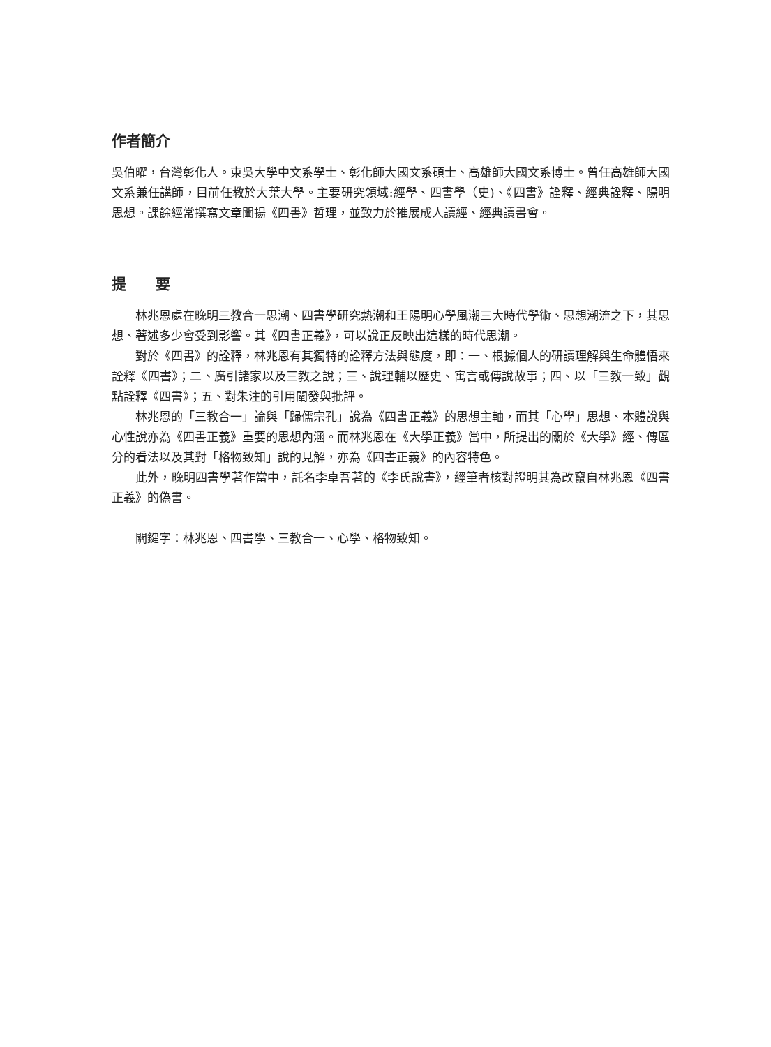作者簡介
吳伯曜，台灣彰化人。東吳大學中文系學士、彰化師大國文系碩士、高雄師大國文系博士。曾任高雄師大國文系兼任講師，目前任教於大葉大學。主要研究領域:經學、四書學（史)、《四書》詮釋、經典詮釋、陽明思想。課餘經常撰寫文章闡揚《四書》哲理，並致力於推展成人讀經、經典讀書會。
提　　要
林兆恩處在晚明三教合一思潮、四書學研究熱潮和王陽明心學風潮三大時代學術、思想潮流之下，其思想、著述多少會受到影響。其《四書正義》，可以說正反映出這樣的時代思潮。
對於《四書》的詮釋，林兆恩有其獨特的詮釋方法與態度，即：一、根據個人的研讀理解與生命體悟來詮釋《四書》；二、廣引諸家以及三教之說；三、說理輔以歷史、寓言或傳說故事；四、以「三教一致」觀點詮釋《四書》；五、對朱注的引用闡發與批評。
林兆恩的「三教合一」論與「歸儒宗孔」說為《四書正義》的思想主軸，而其「心學」思想、本體說與心性說亦為《四書正義》重要的思想內涵。而林兆恩在《大學正義》當中，所提出的關於《大學》經、傳區分的看法以及其對「格物致知」說的見解，亦為《四書正義》的內容特色。
此外，晚明四書學著作當中，託名李卓吾著的《李氏說書》，經筆者核對證明其為改竄自林兆恩《四書正義》的偽書。
關鍵字：林兆恩、四書學、三教合一、心學、格物致知。